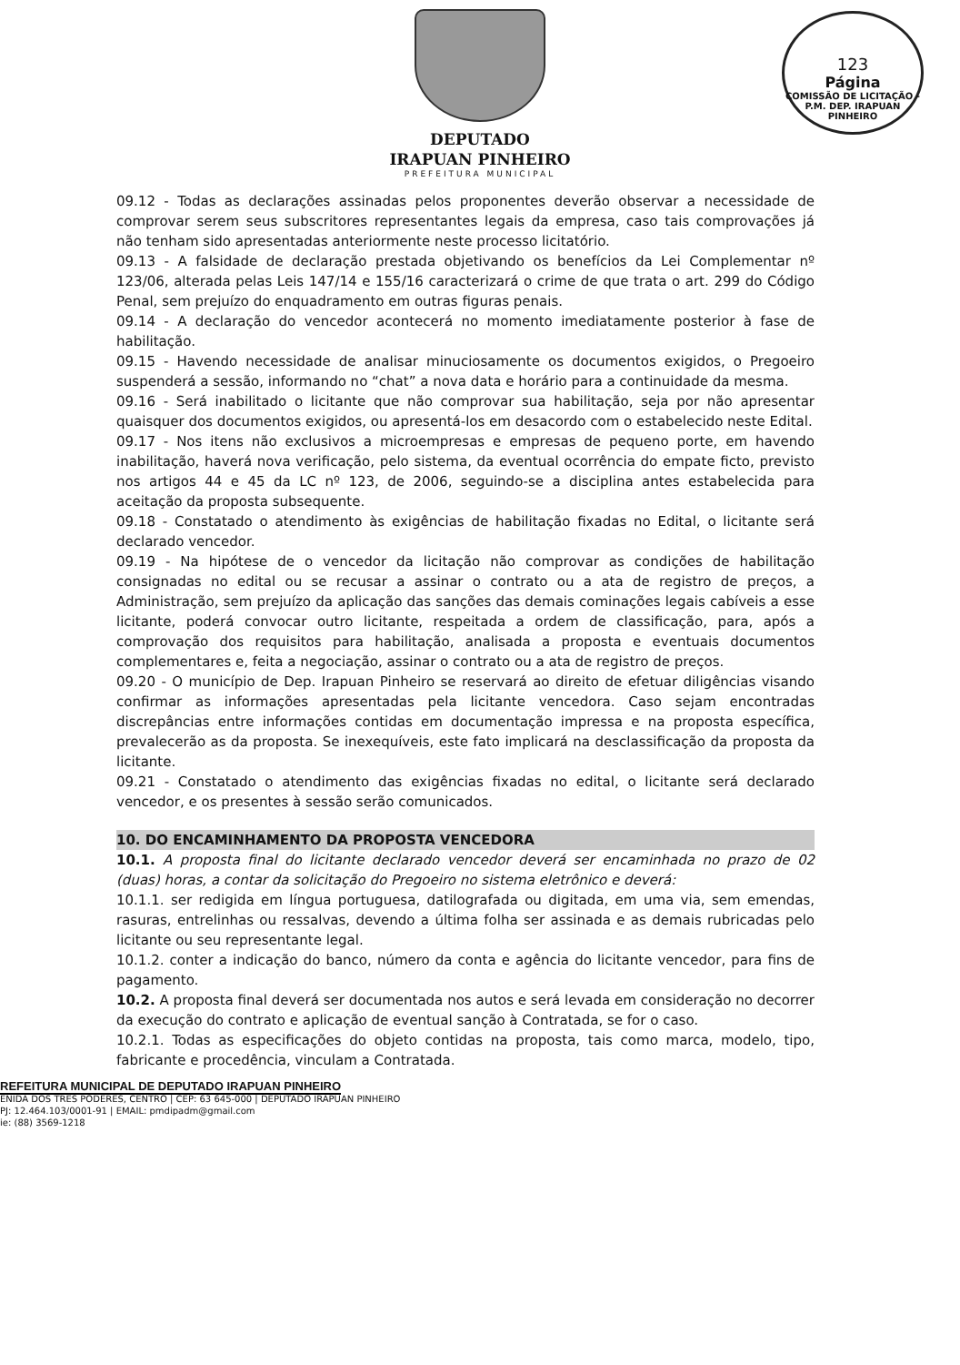DEPUTADO
IRAPUAN PINHEIRO
PREFEITURA MUNICIPAL
123
Página
COMISSÃO DE LICITAÇÃO - P.M. DEP. IRAPUAN PINHEIRO
09.12 - Todas as declarações assinadas pelos proponentes deverão observar a necessidade de comprovar serem seus subscritores representantes legais da empresa, caso tais comprovações já não tenham sido apresentadas anteriormente neste processo licitatório.
09.13 - A falsidade de declaração prestada objetivando os benefícios da Lei Complementar nº 123/06, alterada pelas Leis 147/14 e 155/16 caracterizará o crime de que trata o art. 299 do Código Penal, sem prejuízo do enquadramento em outras figuras penais.
09.14 - A declaração do vencedor acontecerá no momento imediatamente posterior à fase de habilitação.
09.15 - Havendo necessidade de analisar minuciosamente os documentos exigidos, o Pregoeiro suspenderá a sessão, informando no “chat” a nova data e horário para a continuidade da mesma.
09.16 - Será inabilitado o licitante que não comprovar sua habilitação, seja por não apresentar quaisquer dos documentos exigidos, ou apresentá-los em desacordo com o estabelecido neste Edital.
09.17 - Nos itens não exclusivos a microempresas e empresas de pequeno porte, em havendo inabilitação, haverá nova verificação, pelo sistema, da eventual ocorrência do empate ficto, previsto nos artigos 44 e 45 da LC nº 123, de 2006, seguindo-se a disciplina antes estabelecida para aceitação da proposta subsequente.
09.18 - Constatado o atendimento às exigências de habilitação fixadas no Edital, o licitante será declarado vencedor.
09.19 - Na hipótese de o vencedor da licitação não comprovar as condições de habilitação consignadas no edital ou se recusar a assinar o contrato ou a ata de registro de preços, a Administração, sem prejuízo da aplicação das sanções das demais cominações legais cabíveis a esse licitante, poderá convocar outro licitante, respeitada a ordem de classificação, para, após a comprovação dos requisitos para habilitação, analisada a proposta e eventuais documentos complementares e, feita a negociação, assinar o contrato ou a ata de registro de preços.
09.20 - O município de Dep. Irapuan Pinheiro se reservará ao direito de efetuar diligências visando confirmar as informações apresentadas pela licitante vencedora. Caso sejam encontradas discrepâncias entre informações contidas em documentação impressa e na proposta específica, prevalecerão as da proposta. Se inexequíveis, este fato implicará na desclassificação da proposta da licitante.
09.21 - Constatado o atendimento das exigências fixadas no edital, o licitante será declarado vencedor, e os presentes à sessão serão comunicados.
10. DO ENCAMINHAMENTO DA PROPOSTA VENCEDORA
10.1. A proposta final do licitante declarado vencedor deverá ser encaminhada no prazo de 02 (duas) horas, a contar da solicitação do Pregoeiro no sistema eletrônico e deverá:
10.1.1. ser redigida em língua portuguesa, datilografada ou digitada, em uma via, sem emendas, rasuras, entrelinhas ou ressalvas, devendo a última folha ser assinada e as demais rubricadas pelo licitante ou seu representante legal.
10.1.2. conter a indicação do banco, número da conta e agência do licitante vencedor, para fins de pagamento.
10.2. A proposta final deverá ser documentada nos autos e será levada em consideração no decorrer da execução do contrato e aplicação de eventual sanção à Contratada, se for o caso.
10.2.1. Todas as especificações do objeto contidas na proposta, tais como marca, modelo, tipo, fabricante e procedência, vinculam a Contratada.
REFEITURA MUNICIPAL DE DEPUTADO IRAPUAN PINHEIRO
ENIDA DOS TRÊS PODERES, CENTRO | CEP: 63 645-000 | DEPUTADO IRAPUAN PINHEIRO
PJ: 12.464.103/0001-91 | EMAIL: pmdipadm@gmail.com
ie: (88) 3569-1218